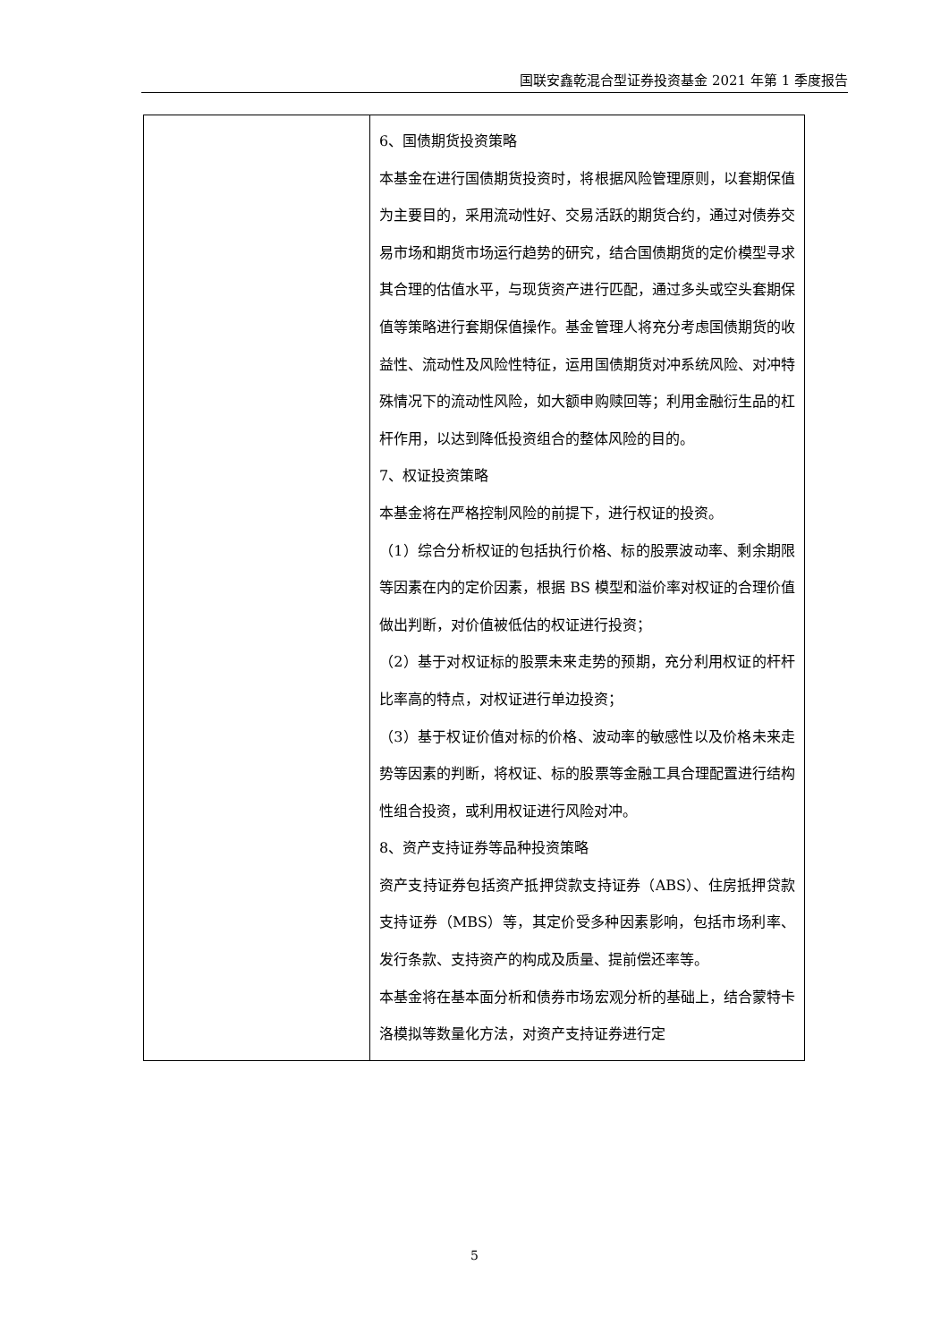国联安鑫乾混合型证券投资基金 2021 年第 1 季度报告
| | 6、国债期货投资策略 本基金在进行国债期货投资时，将根据风险管理原则，以套期保值为主要目的，采用流动性好、交易活跃的期货合约，通过对债券交易市场和期货市场运行趋势的研究，结合国债期货的定价模型寻求其合理的估值水平，与现货资产进行匹配，通过多头或空头套期保值等策略进行套期保值操作。基金管理人将充分考虑国债期货的收益性、流动性及风险性特征，运用国债期货对冲系统风险、对冲特殊情况下的流动性风险，如大额申购赎回等；利用金融衍生品的杠杆作用，以达到降低投资组合的整体风险的目的。 7、权证投资策略 本基金将在严格控制风险的前提下，进行权证的投资。 （1）综合分析权证的包括执行价格、标的股票波动率、剩余期限等因素在内的定价因素，根据 BS 模型和溢价率对权证的合理价值做出判断，对价值被低估的权证进行投资； （2）基于对权证标的股票未来走势的预期，充分利用权证的杆杆比率高的特点，对权证进行单边投资； （3）基于权证价值对标的价格、波动率的敏感性以及价格未来走势等因素的判断，将权证、标的股票等金融工具合理配置进行结构性组合投资，或利用权证进行风险对冲。 8、资产支持证券等品种投资策略 资产支持证券包括资产抵押贷款支持证券（ABS）、住房抵押贷款支持证券（MBS）等，其定价受多种因素影响，包括市场利率、发行条款、支持资产的构成及质量、提前偿还率等。 本基金将在基本面分析和债券市场宏观分析的基础上，结合蒙特卡洛模拟等数量化方法，对资产支持证券进行定 |
5